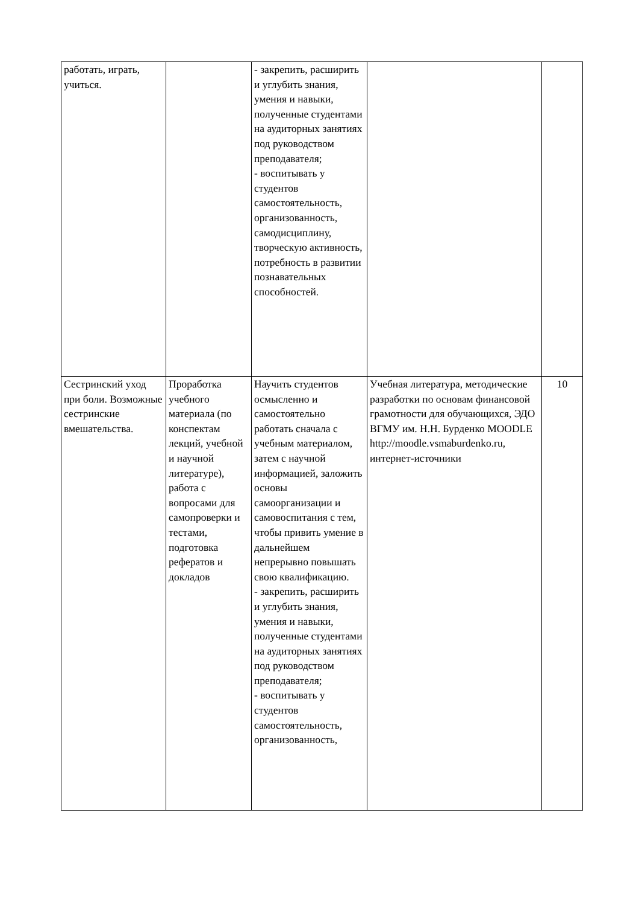| работать, играть, учиться. | | - закрепить, расширить и углубить знания, умения и навыки, полученные студентами на аудиторных занятиях под руководством преподавателя; - воспитывать у студентов самостоятельность, организованность, самодисциплину, творческую активность, потребность в развитии познавательных способностей. | | |
| Сестринский уход при боли. Возможные сестринские вмешательства. | Проработка учебного материала (по конспектам лекций, учебной и научной литературе), работа с вопросами для самопроверки и тестами, подготовка рефератов и докладов | Научить студентов осмысленно и самостоятельно работать сначала с учебным материалом, затем с научной информацией, заложить основы самоорганизации и самовоспитания с тем, чтобы привить умение в дальнейшем непрерывно повышать свою квалификацию. - закрепить, расширить и углубить знания, умения и навыки, полученные студентами на аудиторных занятиях под руководством преподавателя; - воспитывать у студентов самостоятельность, организованность, | Учебная литература, методические разработки по основам финансовой грамотности для обучающихся, ЭДО ВГМУ им. Н.Н. Бурденко MOODLE http://moodle.vsmaburdenko.ru, интернет-источники | 10 |